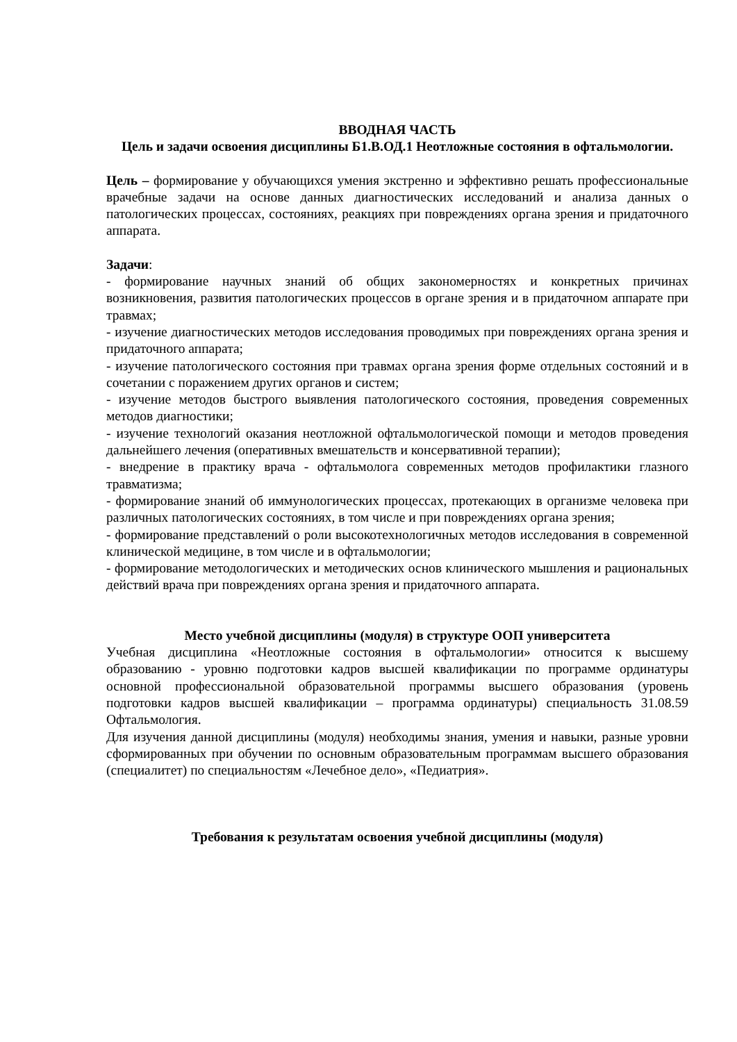ВВОДНАЯ ЧАСТЬ
Цель и задачи освоения дисциплины Б1.В.ОД.1 Неотложные состояния в офтальмологии.
Цель – формирование у обучающихся умения экстренно и эффективно решать профессиональные врачебные задачи на основе данных диагностических исследований и анализа данных о патологических процессах, состояниях, реакциях при повреждениях органа зрения и придаточного аппарата.
Задачи:
- формирование научных знаний об общих закономерностях и конкретных причинах возникновения, развития патологических процессов в органе зрения и в придаточном аппарате при травмах;
- изучение диагностических методов исследования проводимых при повреждениях органа зрения и придаточного аппарата;
- изучение патологического состояния при травмах органа зрения форме отдельных состояний и в сочетании с поражением других органов и систем;
- изучение методов быстрого выявления патологического состояния, проведения современных методов диагностики;
- изучение технологий оказания неотложной офтальмологической помощи и методов проведения дальнейшего лечения (оперативных вмешательств и консервативной терапии);
- внедрение в практику врача - офтальмолога современных методов профилактики глазного травматизма;
- формирование знаний об иммунологических процессах, протекающих в организме человека при различных патологических состояниях, в том числе и при повреждениях органа зрения;
- формирование представлений о роли высокотехнологичных методов исследования в современной клинической медицине, в том числе и в офтальмологии;
- формирование методологических и методических основ клинического мышления и рациональных действий врача при повреждениях органа зрения и придаточного аппарата.
Место учебной дисциплины (модуля) в структуре ООП университета
Учебная дисциплина «Неотложные состояния в офтальмологии» относится к высшему образованию - уровню подготовки кадров высшей квалификации по программе ординатуры основной профессиональной образовательной программы высшего образования (уровень подготовки кадров высшей квалификации – программа ординатуры) специальность 31.08.59 Офтальмология.
Для изучения данной дисциплины (модуля) необходимы знания, умения и навыки, разные уровни сформированных при обучении по основным образовательным программам высшего образования (специалитет) по специальностям «Лечебное дело», «Педиатрия».
Требования к результатам освоения учебной дисциплины (модуля)